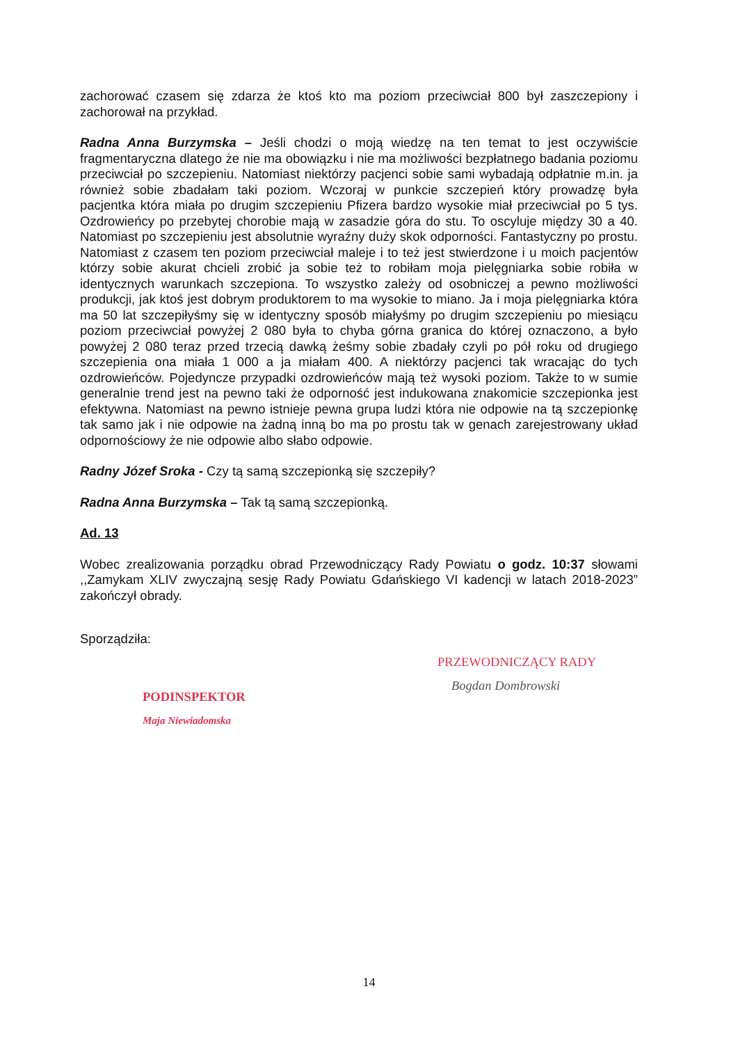zachorować czasem się zdarza że ktoś kto ma poziom przeciwciał 800 był zaszczepiony i zachorował na przykład.
Radna Anna Burzymska – Jeśli chodzi o moją wiedzę na ten temat to jest oczywiście fragmentaryczna dlatego że nie ma obowiązku i nie ma możliwości bezpłatnego badania poziomu przeciwciał po szczepieniu. Natomiast niektórzy pacjenci sobie sami wybadają odpłatnie m.in. ja również sobie zbadałam taki poziom. Wczoraj w punkcie szczepień który prowadzę była pacjentka która miała po drugim szczepieniu Pfizera bardzo wysokie miał przeciwciał po 5 tys. Ozdrowieńcy po przebytej chorobie mają w zasadzie góra do stu. To oscyluje między 30 a 40. Natomiast po szczepieniu jest absolutnie wyraźny duży skok odporności. Fantastyczny po prostu. Natomiast z czasem ten poziom przeciwciał maleje i to też jest stwierdzone i u moich pacjentów którzy sobie akurat chcieli zrobić ja sobie też to robiłam moja pielęgniarka sobie robiła w identycznych warunkach szczepiona. To wszystko zależy od osobniczej a pewno możliwości produkcji, jak ktoś jest dobrym produktorem to ma wysokie to miano. Ja i moja pielęgniarka która ma 50 lat szczepiłyśmy się w identyczny sposób miałyśmy po drugim szczepieniu po miesiącu poziom przeciwciał powyżej 2 080 była to chyba górna granica do której oznaczono, a było powyżej 2 080 teraz przed trzecią dawką żeśmy sobie zbadały czyli po pół roku od drugiego szczepienia ona miała 1 000 a ja miałam 400. A niektórzy pacjenci tak wracając do tych ozdrowieńców. Pojedyncze przypadki ozdrowieńców mają też wysoki poziom. Także to w sumie generalnie trend jest na pewno taki że odporność jest indukowana znakomicie szczepionka jest efektywna. Natomiast na pewno istnieje pewna grupa ludzi która nie odpowie na tą szczepionkę tak samo jak i nie odpowie na żadną inną bo ma po prostu tak w genach zarejestrowany układ odpornościowy że nie odpowie albo słabo odpowie.
Radny Józef Sroka - Czy tą samą szczepionką się szczepiły?
Radna Anna Burzymska – Tak tą samą szczepionką.
Ad. 13
Wobec zrealizowania porządku obrad Przewodniczący Rady Powiatu o godz. 10:37 słowami ,,Zamykam XLIV zwyczajną sesję Rady Powiatu Gdańskiego VI kadencji w latach 2018-2023” zakończył obrady.
Sporządziła:
PODINSPEKTOR
Maja Niewiadomska
PRZEWODNICZĄCY RADY
Bogdan Dombrowski
14